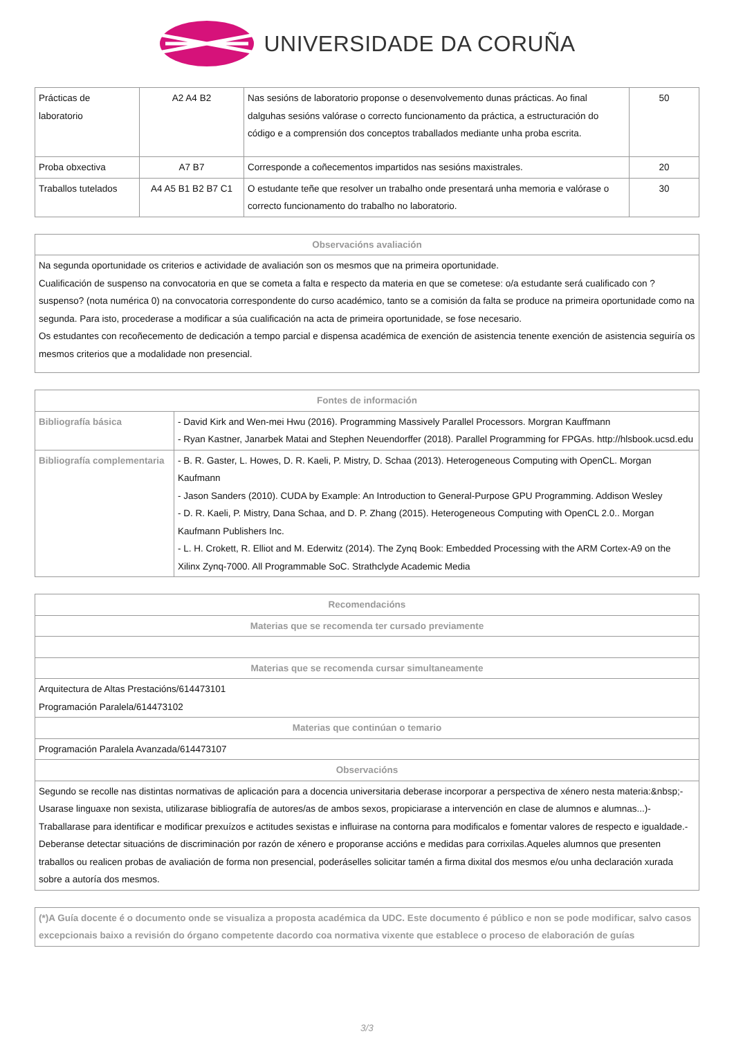UNIVERSIDADE DA CORUÑA
| Prácticas de laboratorio | A2 A4 B2 | Nas sesións de laboratorio proponse o desenvolvemento dunas prácticas. Ao final dalguhas sesións valórase o correcto funcionamento da práctica, a estructuración do código e a comprensión dos conceptos traballados mediante unha proba escrita. | 50 |
| Proba obxectiva | A7 B7 | Corresponde a coñecementos impartidos nas sesións maxistrales. | 20 |
| Traballos tutelados | A4 A5 B1 B2 B7 C1 | O estudante teñe que resolver un trabalho onde presentará unha memoria e valórase o correcto funcionamento do trabalho no laboratorio. | 30 |
| Observacións avaliación |
| --- |
| Na segunda oportunidade os criterios e actividade de avaliación son os mesmos que na primeira oportunidade. Cualificación de suspenso na convocatoria en que se cometa a falta e respecto da materia en que se cometese: o/a estudante será cualificado con ?suspenso? (nota numérica 0) na convocatoria correspondente do curso académico, tanto se a comisión da falta se produce na primeira oportunidade como na segunda. Para isto, procederase a modificar a súa cualificación na acta de primeira oportunidade, se fose necesario. Os estudantes con recoñecemento de dedicación a tempo parcial e dispensa académica de exención de asistencia tenente exención de asistencia seguiría os mesmos criterios que a modalidade non presencial. |
| Fontes de información | |
| --- | --- |
| Bibliografía básica | - David Kirk and Wen-mei Hwu (2016). Programming Massively Parallel Processors. Morgran Kauffmann - Ryan Kastner, Janarbek Matai and Stephen Neuendorffer (2018). Parallel Programming for FPGAs. http://hlsbook.ucsd.edu |
| Bibliografía complementaria | - B. R. Gaster, L. Howes, D. R. Kaeli, P. Mistry, D. Schaa (2013). Heterogeneous Computing with OpenCL. Morgan Kaufmann - Jason Sanders (2010). CUDA by Example: An Introduction to General-Purpose GPU Programming. Addison Wesley - D. R. Kaeli, P. Mistry, Dana Schaa, and D. P. Zhang (2015). Heterogeneous Computing with OpenCL 2.0.. Morgan Kaufmann Publishers Inc. - L. H. Crokett, R. Elliot and M. Ederwitz (2014). The Zynq Book: Embedded Processing with the ARM Cortex-A9 on the Xilinx Zynq-7000. All Programmable SoC. Strathclyde Academic Media |
| Recomendacións |
| --- |
| Materias que se recomenda ter cursado previamente |
| Materias que se recomenda cursar simultaneamente |
| Arquitectura de Altas Prestacións/614473101 Programación Paralela/614473102 |
| Materias que continúan o temario |
| Programación Paralela Avanzada/614473107 |
| Observacións |
| Segundo se recolle nas distintas normativas de aplicación para a docencia universitaria deberase incorporar a perspectiva de xénero nesta materia:&nbsp;- Usarase linguaxe non sexista, utilizarase bibliografía de autores/as de ambos sexos, propiciarase a intervención en clase de alumnos e alumnas...)-Traballarase para identificar e modificar prexuízos e actitudes sexistas e influirase na contorna para modificalos e fomentar valores de respecto e igualdade.-Deberanse detectar situacións de discriminación por razón de xénero e proporanse accións e medidas para corrixilas.Aqueles alumnos que presenten traballos ou realicen probas de avaliación de forma non presencial, poderáselles solicitar tamén a firma dixital dos mesmos e/ou unha declaración xurada sobre a autoría dos mesmos. |
| (*)A Guía docente é o documento onde se visualiza a proposta académica da UDC. Este documento é público e non se pode modificar, salvo casos excepcionais baixo a revisión do órgano competente dacordo coa normativa vixente que establece o proceso de elaboración de guías |
3/3